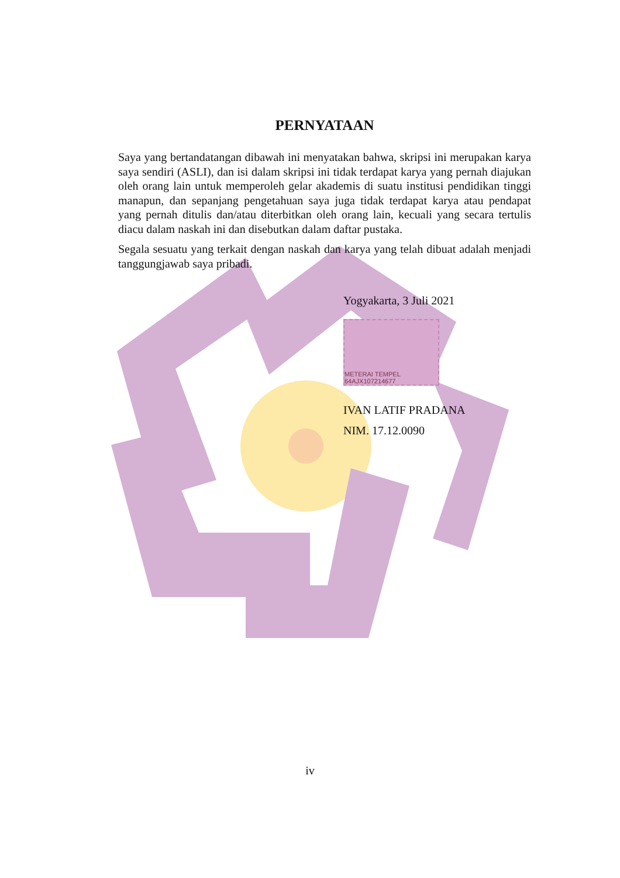PERNYATAAN
Saya yang bertandatangan dibawah ini menyatakan bahwa, skripsi ini merupakan karya saya sendiri (ASLI), dan isi dalam skripsi ini tidak terdapat karya yang pernah diajukan oleh orang lain untuk memperoleh gelar akademis di suatu institusi pendidikan tinggi manapun, dan sepanjang pengetahuan saya juga tidak terdapat karya atau pendapat yang pernah ditulis dan/atau diterbitkan oleh orang lain, kecuali yang secara tertulis diacu dalam naskah ini dan disebutkan dalam daftar pustaka.
Segala sesuatu yang terkait dengan naskah dan karya yang telah dibuat adalah menjadi tanggungjawab saya pribadi.
Yogyakarta, 3 Juli 2021
METERAI TEMPEL 64AJX107214677
IVAN LATIF PRADANA
NIM. 17.12.0090
iv